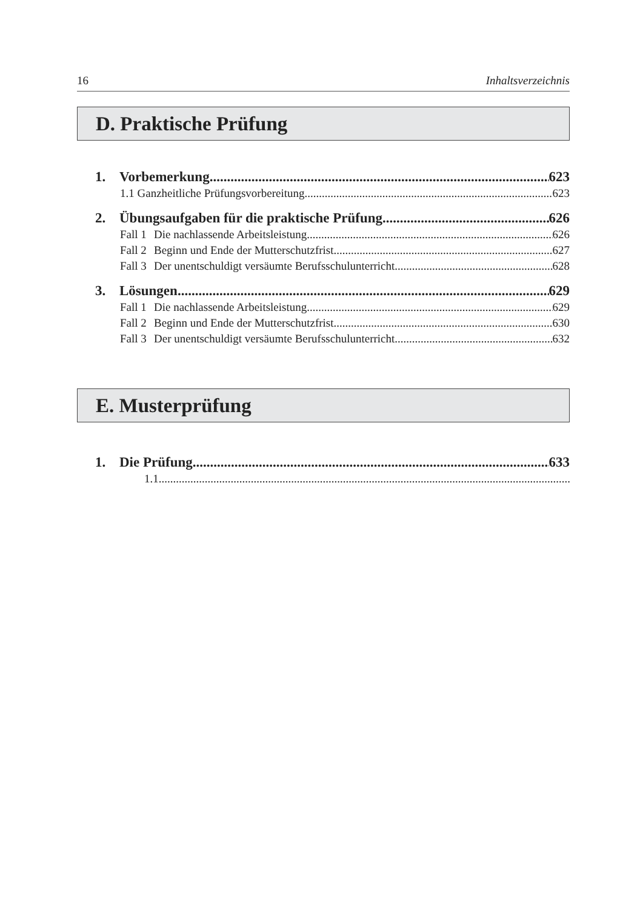16 Inhaltsverzeichnis
D. Praktische Prüfung
1. Vorbemerkung 623
1.1 Ganzheitliche Prüfungsvorbereitung 623
2. Übungsaufgaben für die praktische Prüfung 626
Fall 1 Die nachlassende Arbeitsleistung 626
Fall 2 Beginn und Ende der Mutterschutzfrist 627
Fall 3 Der unentschuldigt versäumte Berufsschulunterricht 628
3. Lösungen 629
Fall 1 Die nachlassende Arbeitsleistung 629
Fall 2 Beginn und Ende der Mutterschutzfrist 630
Fall 3 Der unentschuldigt versäumte Berufsschulunterricht 632
E. Musterprüfung
1. Die Prüfung 633
1.1